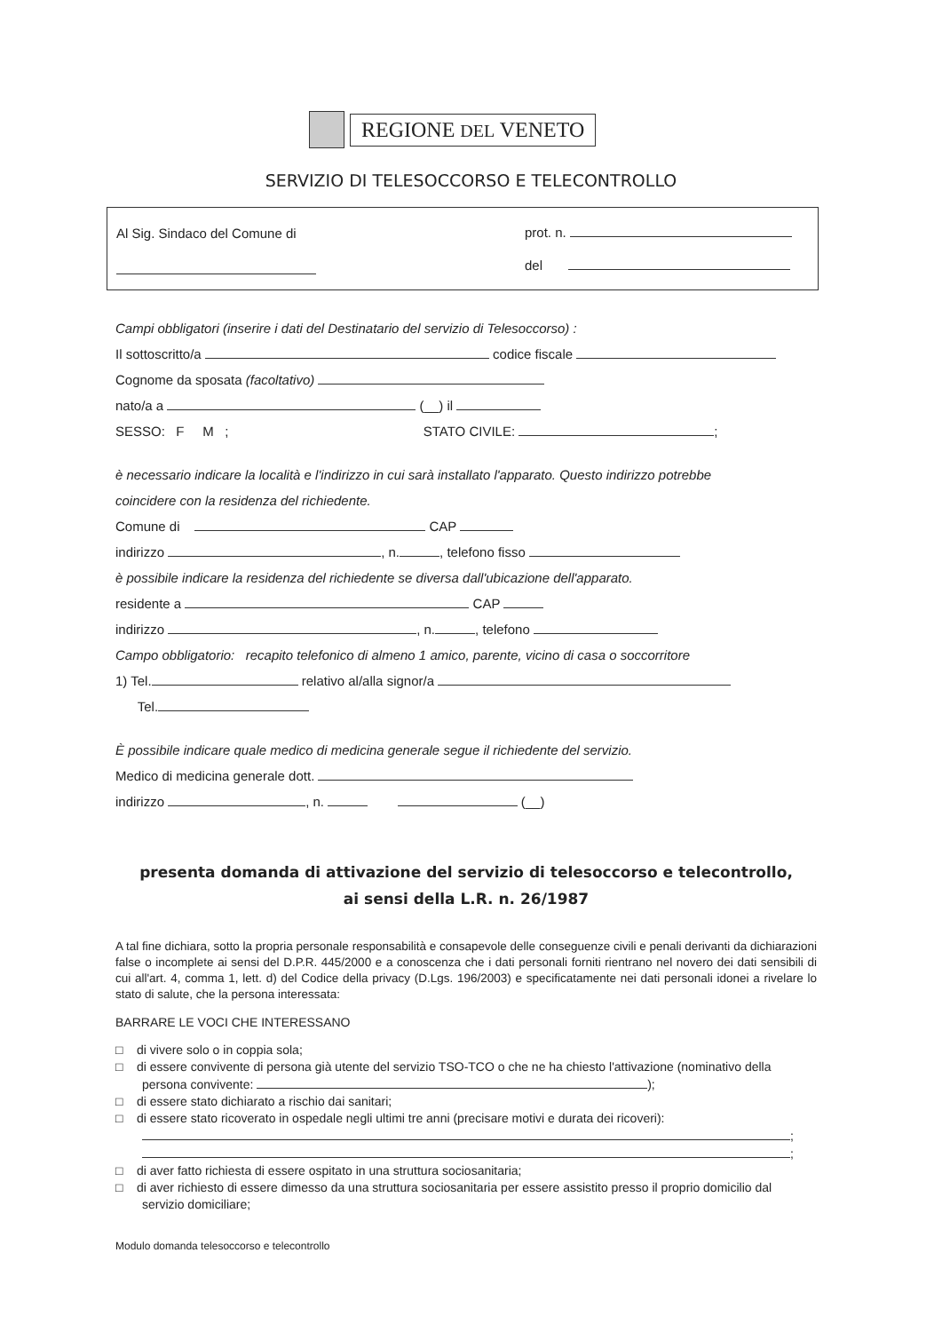REGIONE DEL VENETO
SERVIZIO DI TELESOCCORSO E TELECONTROLLO
Al Sig. Sindaco del Comune di prot. n.
del
Campi obbligatori (inserire i dati del Destinatario del servizio di Telesoccorso) :
Il sottoscritto/a codice fiscale
Cognome da sposata (facoltativo)
nato/a a (__) il
SESSO: F M ; STATO CIVILE: ;
è necessario indicare la località e l'indirizzo in cui sarà installato l'apparato. Questo indirizzo potrebbe
coincidere con la residenza del richiedente.
Comune di CAP
indirizzo , n. , telefono fisso
è possibile indicare la residenza del richiedente se diversa dall'ubicazione dell'apparato.
residente a CAP
indirizzo , n. , telefono
Campo obbligatorio: recapito telefonico di almeno 1 amico, parente, vicino di casa o soccorritore
1) Tel. relativo al/alla signor/a
Tel.
È possibile indicare quale medico di medicina generale segue il richiedente del servizio.
Medico di medicina generale dott.
indirizzo , n. (__)
presenta domanda di attivazione del servizio di telesoccorso e telecontrollo,
ai sensi della L.R. n. 26/1987
A tal fine dichiara, sotto la propria personale responsabilità e consapevole delle conseguenze civili e penali derivanti da dichiarazioni false o incomplete ai sensi del D.P.R. 445/2000 e a conoscenza che i dati personali forniti rientrano nel novero dei dati sensibili di cui all'art. 4, comma 1, lett. d) del Codice della privacy (D.Lgs. 196/2003) e specificatamente nei dati personali idonei a rivelare lo stato di salute, che la persona interessata:
BARRARE LE VOCI CHE INTERESSANO
□ di vivere solo o in coppia sola;
□ di essere convivente di persona già utente del servizio TSO-TCO o che ne ha chiesto l'attivazione (nominativo della persona convivente: );
□ di essere stato dichiarato a rischio dai sanitari;
□ di essere stato ricoverato in ospedale negli ultimi tre anni (precisare motivi e durata dei ricoveri):
;
;
□ di aver fatto richiesta di essere ospitato in una struttura sociosanitaria;
□ di aver richiesto di essere dimesso da una struttura sociosanitaria per essere assistito presso il proprio domicilio dal servizio domiciliare;
Modulo domanda telesoccorso e telecontrollo